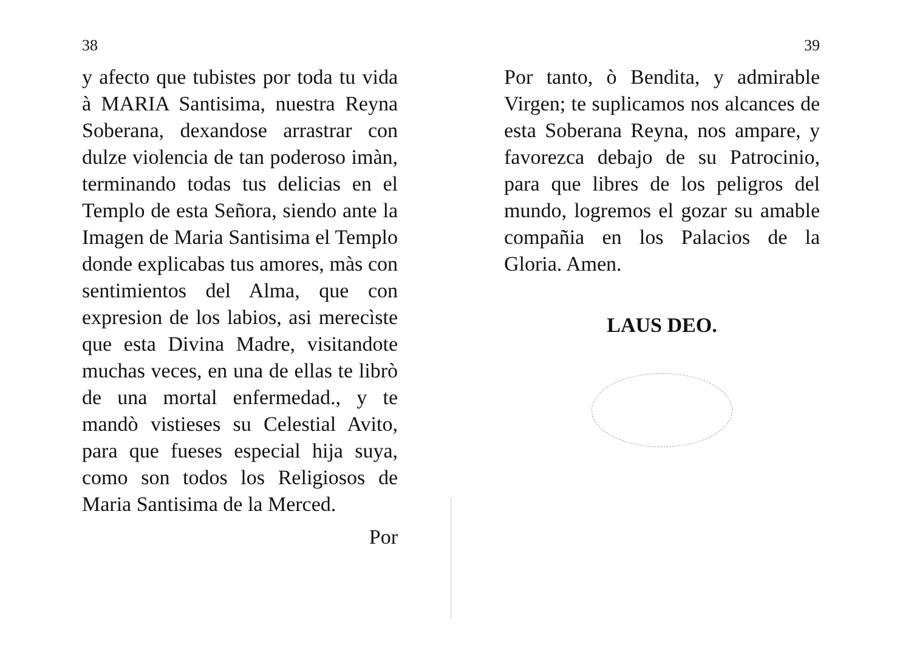38
y afecto que tubistes por toda tu vida à MARIA Santisima, nuestra Reyna Soberana, dexandose arrastrar con dulze violencia de tan poderoso imàn, terminando todas tus delicias en el Templo de esta Señora, siendo ante la Imagen de Maria Santisima el Templo donde explicabas tus amores, màs con sentimientos del Alma, que con expresion de los labios, asi merecìste que esta Divina Madre, visitandote muchas veces, en una de ellas te librò de una mortal enfermedad., y te mandò vistieses su Celestial Avito, para que fueses especial hija suya, como son todos los Religiosos de Maria Santisima de la Merced.
Por
39
Por tanto, ò Bendita, y admirable Virgen; te suplicamos nos alcances de esta Soberana Reyna, nos ampare, y favorezca debajo de su Patrocinio, para que libres de los peligros del mundo, logremos el gozar su amable compañia en los Palacios de la Gloria. Amen.
LAUS DEO.